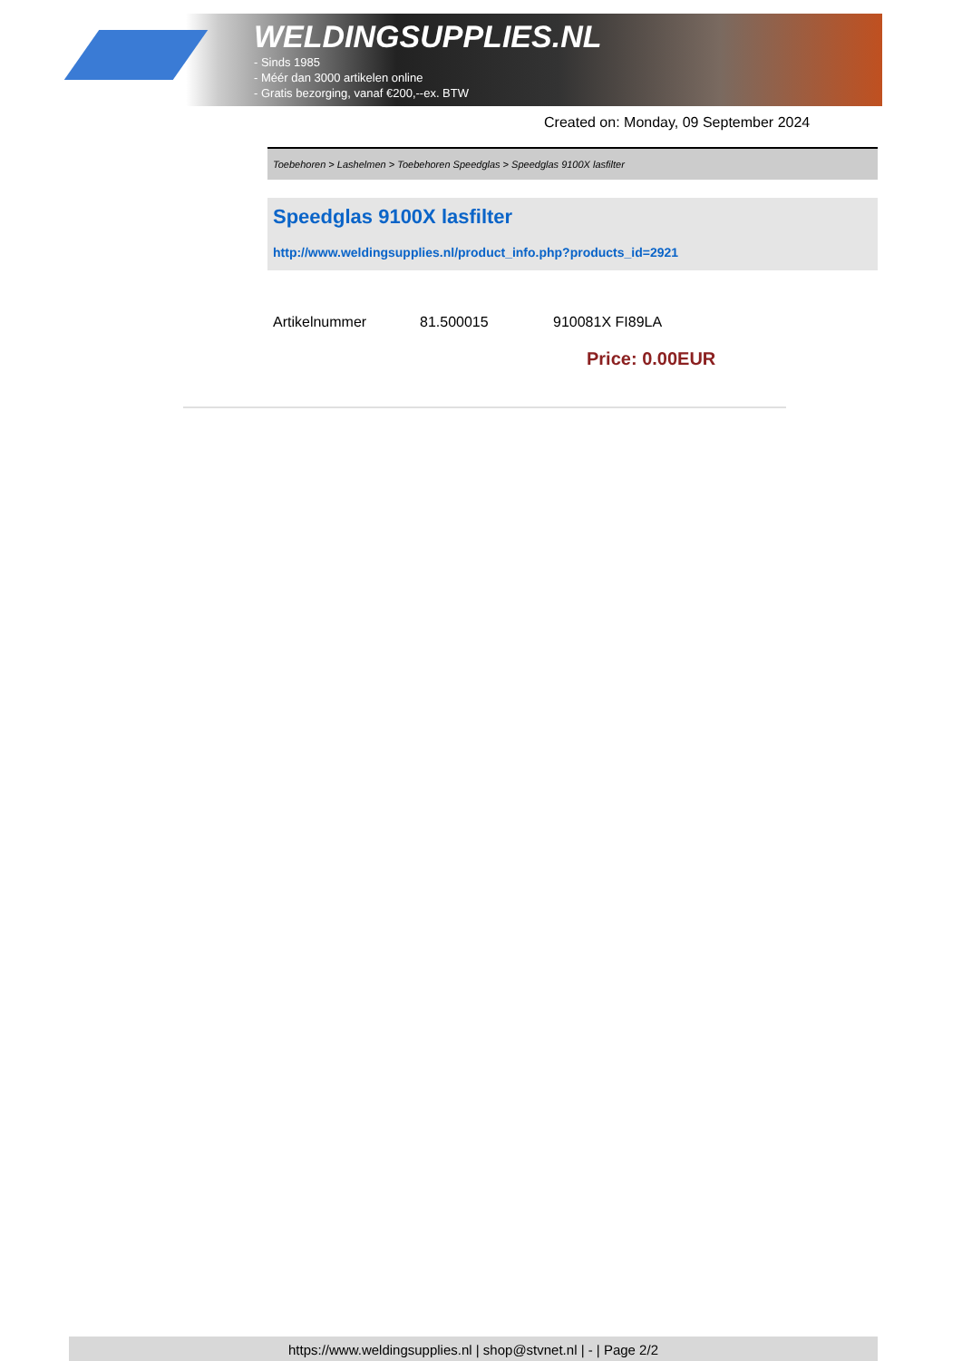WELDINGSUPPLIES.NL
- Sinds 1985
- Méér dan 3000 artikelen online
- Gratis bezorging, vanaf €200,--ex. BTW
Created on: Monday, 09 September 2024
Toebehoren > Lashelmen > Toebehoren Speedglas > Speedglas 9100X lasfilter
Speedglas 9100X lasfilter
http://www.weldingsupplies.nl/product_info.php?products_id=2921
| Artikelnummer | 81.500015 | 910081X FI89LA |
Price: 0.00EUR
https://www.weldingsupplies.nl | shop@stvnet.nl | - | Page 2/2